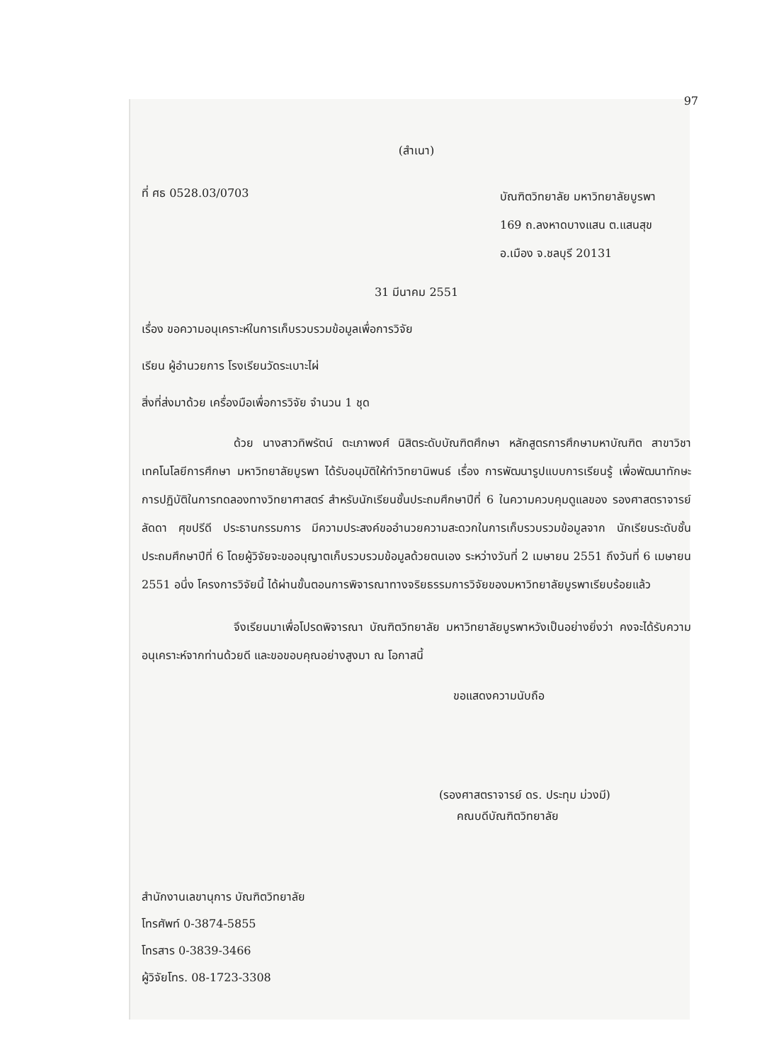97
(สำเนา)
ที่ ศธ 0528.03/0703
บัณฑิตวิทยาลัย มหาวิทยาลัยบูรพา
169 ถ.ลงหาดบางแสน ต.แสนสุข
อ.เมือง จ.ชลบุรี 20131
31 มีนาคม 2551
เรื่อง ขอความอนุเคราะห์ในการเก็บรวบรวมข้อมูลเพื่อการวิจัย
เรียน ผู้อำนวยการ โรงเรียนวัดระเบาะไผ่
สิ่งที่ส่งมาด้วย เครื่องมือเพื่อการวิจัย จำนวน 1 ชุด
ด้วย นางสาวทิพรัตน์ ตะเภาพงศ์ นิสิตระดับบัณฑิตศึกษา หลักสูตรการศึกษามหาบัณฑิต สาขาวิชาเทคโนโลยีการศึกษา มหาวิทยาลัยบูรพา ได้รับอนุมัติให้ทำวิทยานิพนธ์ เรื่อง การพัฒนารูปแบบการเรียนรู้ เพื่อพัฒนาทักษะการปฏิบัติในการทดลองทางวิทยาศาสตร์ สำหรับนักเรียนชั้นประถมศึกษาปีที่ 6 ในความควบคุมดูแลของ รองศาสตราจารย์ ลัดดา ศุขปรีดี ประธานกรรมการ มีความประสงค์ขออำนวยความสะดวกในการเก็บรวบรวมข้อมูลจาก นักเรียนระดับชั้นประถมศึกษาปีที่ 6 โดยผู้วิจัยจะขออนุญาตเก็บรวบรวมข้อมูลด้วยตนเอง ระหว่างวันที่ 2 เมษายน 2551 ถึงวันที่ 6 เมษายน 2551 อนึ่ง โครงการวิจัยนี้ ได้ผ่านขั้นตอนการพิจารณาทางจริยธรรมการวิจัยของมหาวิทยาลัยบูรพาเรียบร้อยแล้ว
จึงเรียนมาเพื่อโปรดพิจารณา บัณฑิตวิทยาลัย มหาวิทยาลัยบูรพาหวังเป็นอย่างยิ่งว่า คงจะได้รับความอนุเคราะห์จากท่านด้วยดี และขอขอบคุณอย่างสูงมา ณ โอกาสนี้
ขอแสดงความนับถือ
(รองศาสตราจารย์ ดร. ประทุม ม่วงมี)
คณบดีบัณฑิตวิทยาลัย
สำนักงานเลขานุการ บัณฑิตวิทยาลัย
โทรศัพท์ 0-3874-5855
โทรสาร 0-3839-3466
ผู้วิจัยโทร. 08-1723-3308